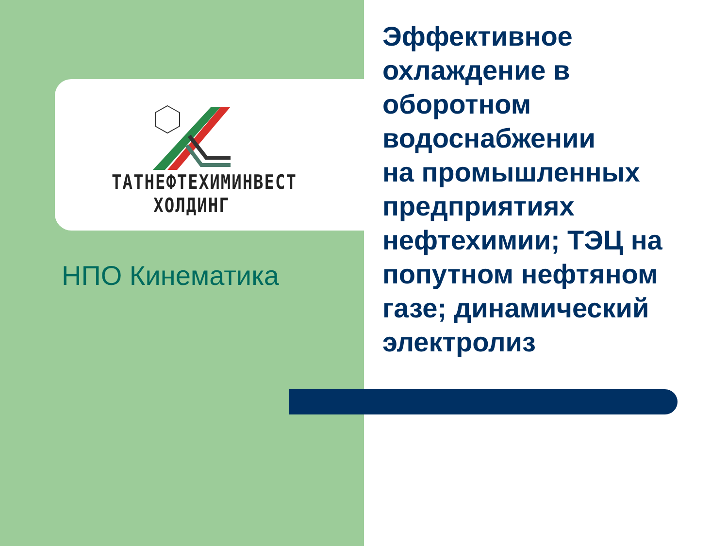ТАТНЕФТЕХИМИНВЕСТ
ХОЛДИНГ
НПО Кинематика
Эффективное охлаждение в оборотном водоснабжении
на промышленных предприятиях нефтехимии; ТЭЦ на попутном нефтяном газе; динамический электролиз